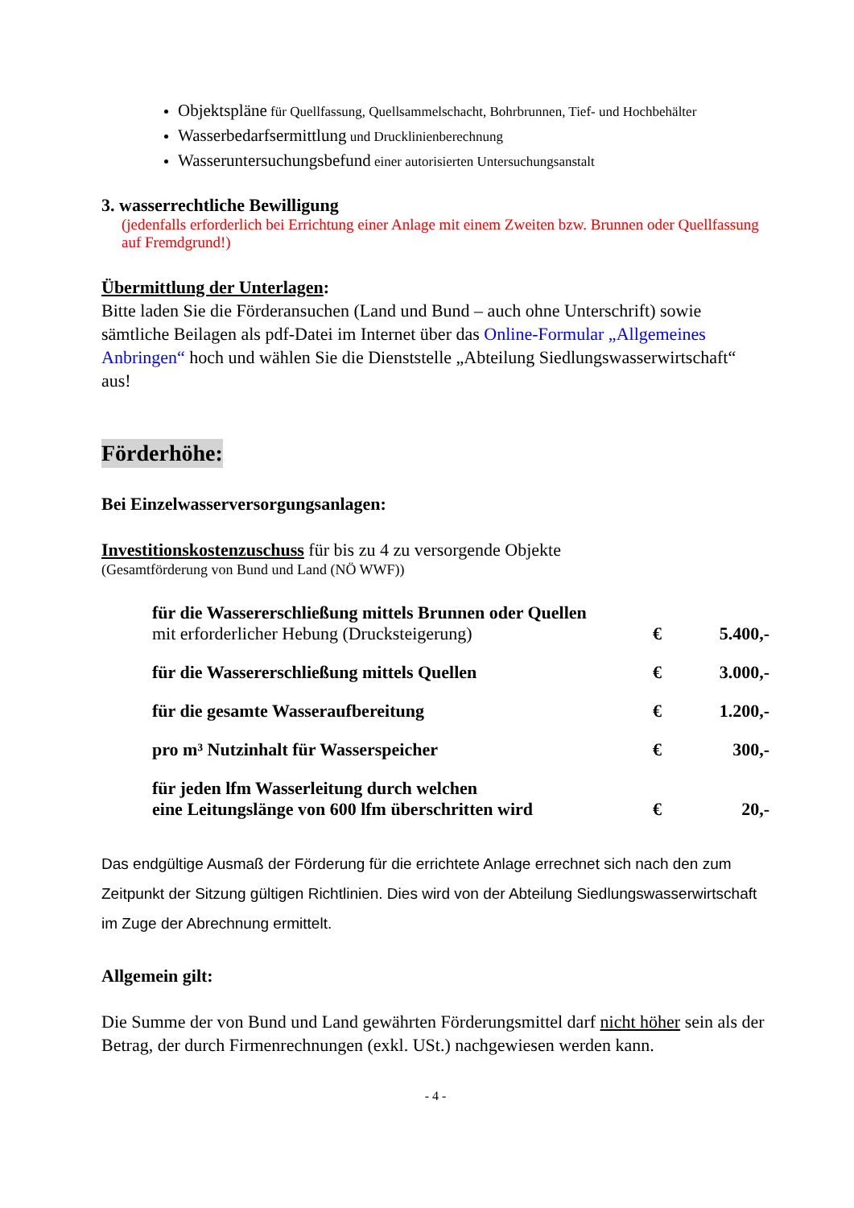Objektspläne für Quellfassung, Quellsammelschacht, Bohrbrunnen, Tief- und Hochbehälter
Wasserbedarfsermittlung und Drucklinienberechnung
Wasseruntersuchungsbefund einer autorisierten Untersuchungsanstalt
3. wasserrechtliche Bewilligung
(jedenfalls erforderlich bei Errichtung einer Anlage mit einem Zweiten bzw. Brunnen oder Quellfassung auf Fremdgrund!)
Übermittlung der Unterlagen:
Bitte laden Sie die Förderansuchen (Land und Bund – auch ohne Unterschrift) sowie sämtliche Beilagen als pdf-Datei im Internet über das Online-Formular „Allgemeines Anbringen“ hoch und wählen Sie die Dienststelle „Abteilung Siedlungswasserwirtschaft“ aus!
Förderhöhe:
Bei Einzelwasserversorgungsanlagen:
Investitionskostenzuschuss für bis zu 4 zu versorgende Objekte
(Gesamtförderung von Bund und Land (NÖ WWF))
| für die Wassererschließung mittels Brunnen oder Quellen mit erforderlicher Hebung (Drucksteigerung) | € | 5.400,- |
| für die Wassererschließung mittels Quellen | € | 3.000,- |
| für die gesamte Wasseraufbereitung | € | 1.200,- |
| pro m³ Nutzinhalt für Wasserspeicher | € | 300,- |
| für jeden lfm Wasserleitung durch welchen eine Leitungslänge von 600 lfm überschritten wird | € | 20,- |
Das endgültige Ausmaß der Förderung für die errichtete Anlage errechnet sich nach den zum Zeitpunkt der Sitzung gültigen Richtlinien. Dies wird von der Abteilung Siedlungswasserwirtschaft im Zuge der Abrechnung ermittelt.
Allgemein gilt:
Die Summe der von Bund und Land gewährten Förderungsmittel darf nicht höher sein als der Betrag, der durch Firmenrechnungen (exkl. USt.) nachgewiesen werden kann.
- 4 -